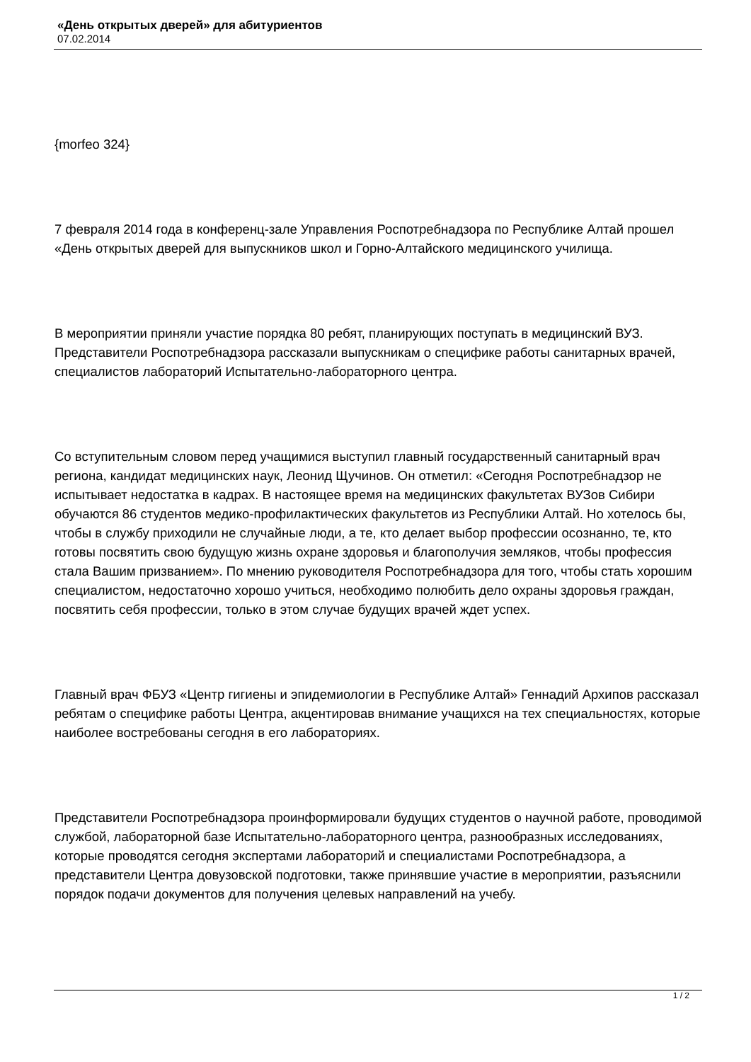«День открытых дверей» для абитуриентов
07.02.2014
{morfeo 324}
7 февраля 2014 года в конференц-зале Управления Роспотребнадзора по Республике Алтай прошел «День открытых дверей для выпускников школ и Горно-Алтайского медицинского училища.
В мероприятии приняли участие порядка 80 ребят, планирующих поступать в медицинский ВУЗ. Представители Роспотребнадзора рассказали выпускникам о специфике работы санитарных врачей, специалистов лабораторий Испытательно-лабораторного центра.
Со вступительным словом перед учащимися выступил главный государственный санитарный врач региона, кандидат медицинских наук, Леонид Щучинов. Он отметил: «Сегодня Роспотребнадзор не испытывает недостатка в кадрах. В настоящее время на медицинских факультетах ВУЗов Сибири обучаются 86 студентов медико-профилактических факультетов из Республики Алтай. Но хотелось бы, чтобы в службу приходили не случайные люди, а те, кто делает выбор профессии осознанно, те, кто готовы посвятить свою будущую жизнь охране здоровья и благополучия земляков, чтобы профессия стала Вашим призванием». По мнению руководителя Роспотребнадзора для того, чтобы стать хорошим специалистом, недостаточно хорошо учиться, необходимо полюбить дело охраны здоровья граждан, посвятить себя профессии, только в этом случае будущих врачей ждет успех.
Главный врач ФБУЗ «Центр гигиены и эпидемиологии в Республике Алтай» Геннадий Архипов рассказал ребятам о специфике работы Центра, акцентировав внимание учащихся на тех специальностях, которые наиболее востребованы сегодня в его лабораториях.
Представители Роспотребнадзора проинформировали будущих студентов о научной работе, проводимой службой, лабораторной базе Испытательно-лабораторного центра, разнообразных исследованиях, которые проводятся сегодня экспертами лабораторий и специалистами Роспотребнадзора, а представители Центра довузовской подготовки, также принявшие участие в мероприятии, разъяснили порядок подачи документов для получения целевых направлений на учебу.
1 / 2